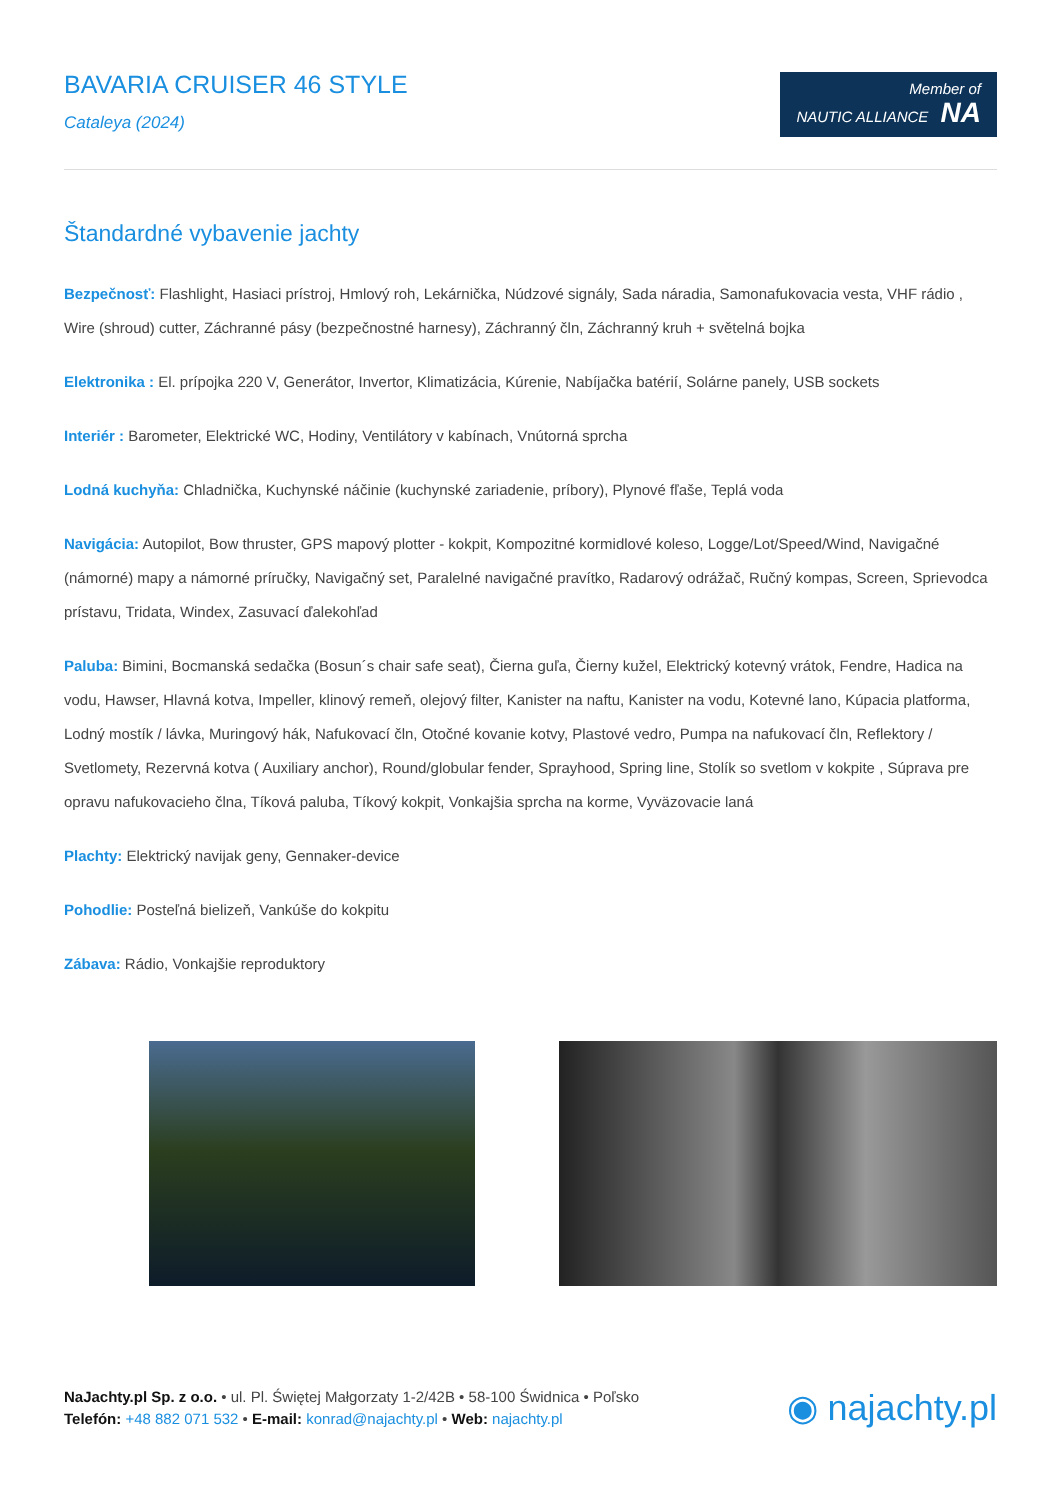BAVARIA CRUISER 46 STYLE
Cataleya (2024)
Member of
NAUTIC ALLIANCE NA
Štandardné vybavenie jachty
Bezpečnosť: Flashlight, Hasiaci prístroj, Hmlový roh, Lekárnička, Núdzové signály, Sada náradia, Samonafukovacia vesta, VHF rádio , Wire (shroud) cutter, Záchranné pásy (bezpečnostné harnesy), Záchranný čln, Záchranný kruh + světelná bojka
Elektronika : El. prípojka 220 V, Generátor, Invertor, Klimatizácia, Kúrenie, Nabíjačka batérií, Solárne panely, USB sockets
Interiér : Barometer, Elektrické WC, Hodiny, Ventilátory v kabínach, Vnútorná sprcha
Lodná kuchyňa: Chladnička, Kuchynské náčinie (kuchynské zariadenie, príbory), Plynové fľaše, Teplá voda
Navigácia: Autopilot, Bow thruster, GPS mapový plotter - kokpit, Kompozitné kormidlové koleso, Logge/Lot/Speed/Wind, Navigačné (námorné) mapy a námorné príručky, Navigačný set, Paralelné navigačné pravítko, Radarový odrážač, Ručný kompas, Screen, Sprievodca prístavu, Tridata, Windex, Zasuvací ďalekohľad
Paluba: Bimini, Bocmanská sedačka (Bosun´s chair safe seat), Čierna guľa, Čierny kužel, Elektrický kotevný vrátok, Fendre, Hadica na vodu, Hawser, Hlavná kotva, Impeller, klinový remeň, olejový filter, Kanister na naftu, Kanister na vodu, Kotevné lano, Kúpacia platforma, Lodný mostík / lávka, Muringový hák, Nafukovací čln, Otočné kovanie kotvy, Plastové vedro, Pumpa na nafukovací čln, Reflektory / Svetlomety, Rezervná kotva ( Auxiliary anchor), Round/globular fender, Sprayhood, Spring line, Stolík so svetlom v kokpite , Súprava pre opravu nafukovacieho člna, Tíková paluba, Tíkový kokpit, Vonkajšia sprcha na korme, Vyväzovacie laná
Plachty: Elektrický navijak geny, Gennaker-device
Pohodlie: Posteľná bielizeň, Vankúše do kokpitu
Zábava: Rádio, Vonkajšie reproduktory
NaJachty.pl Sp. z o.o. • ul. Pl. Świętej Małgorzaty 1-2/42B • 58-100 Świdnica • Poľsko
Telefón: +48 882 071 532 • E-mail: konrad@najachty.pl • Web: najachty.pl
◉ najachty.pl